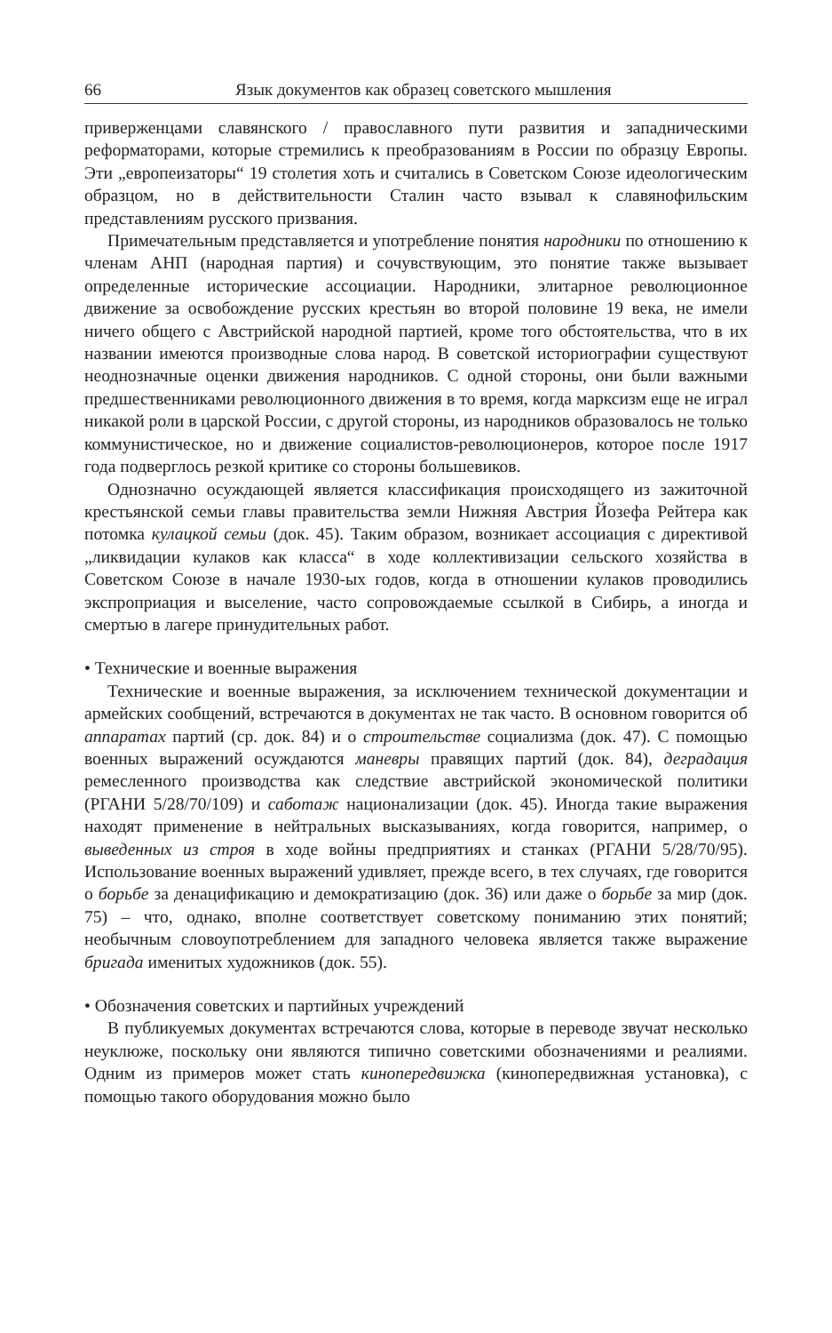66 Язык документов как образец советского мышления
приверженцами славянского / православного пути развития и западническими реформаторами, которые стремились к преобразованиям в России по образцу Европы. Эти „европеизаторы“ 19 столетия хоть и считались в Советском Союзе идеологическим образцом, но в действительности Сталин часто взывал к славянофильским представлениям русского призвания.
Примечательным представляется и употребление понятия народники по отношению к членам АНП (народная партия) и сочувствующим, это понятие также вызывает определенные исторические ассоциации. Народники, элитарное революционное движение за освобождение русских крестьян во второй половине 19 века, не имели ничего общего с Австрийской народной партией, кроме того обстоятельства, что в их названии имеются производные слова народ. В советской историографии существуют неоднозначные оценки движения народников. С одной стороны, они были важными предшественниками революционного движения в то время, когда марксизм еще не играл никакой роли в царской России, с другой стороны, из народников образовалось не только коммунистическое, но и движение социалистов-революционеров, которое после 1917 года подверглось резкой критике со стороны большевиков.
Однозначно осуждающей является классификация происходящего из зажиточной крестьянской семьи главы правительства земли Нижняя Австрия Йозефа Рейтера как потомка кулацкой семьи (док. 45). Таким образом, возникает ассоциация с директивой „ликвидации кулаков как класса“ в ходе коллек­тивизации сельского хозяйства в Советском Союзе в начале 1930-ых годов, когда в отношении кулаков проводились экспроприация и выселение, часто сопровождаемые ссылкой в Сибирь, а иногда и смертью в лагере принудительных работ.
• Технические и военные выражения
Технические и военные выражения, за исключением технической докумен­тации и армейских сообщений, встречаются в документах не так часто. В основном говорится об аппаратах партий (ср. док. 84) и о строительстве социализма (док. 47). С помощью военных выражений осуждаются маневры правящих партий (док. 84), деградация ремесленного производства как следствие австрийской экономической политики (РГАНИ 5/28/70/109) и саботаж национализации (док. 45). Иногда такие выражения находят применение в нейтральных высказываниях, когда говорится, например, о выведенных из строя в ходе войны предприятиях и станках (РГАНИ 5/28/70/95). Использование военных выражений удивляет, прежде всего, в тех случаях, где говорится о борьбе за денацификацию и демократизацию (док. 36) или даже о борьбе за мир (док. 75) – что, однако, вполне соответствует советскому пониманию этих понятий; необычным словоупотреблением для западного человека является также выражение бригада именитых художников (док. 55).
• Обозначения советских и партийных учреждений
В публикуемых документах встречаются слова, которые в переводе звучат несколько неуклюже, поскольку они являются типично советскими обозначениями и реалиями. Одним из примеров может стать кинопередвижка (кинопередвижная установка), с помощью такого оборудования можно было